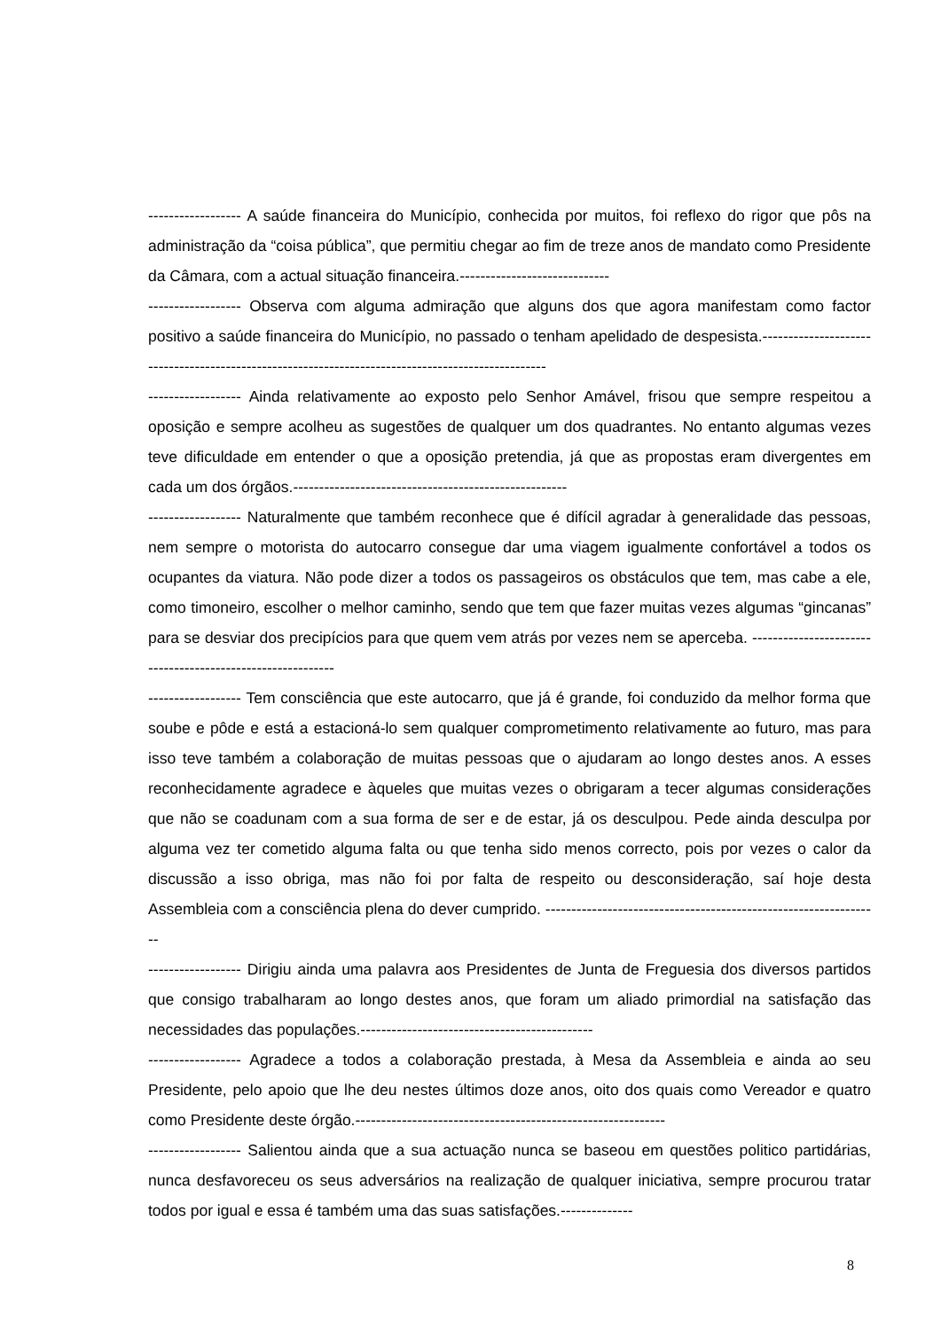------------------ A saúde financeira do Município, conhecida por muitos, foi reflexo do rigor que pôs na administração da “coisa pública”, que permitiu chegar ao fim de treze anos de mandato como Presidente da Câmara, com a actual situação financeira.-----------------------------
------------------ Observa com alguma admiração que alguns dos que agora manifestam como factor positivo a saúde financeira do Município, no passado o tenham apelidado de despesista.--------------------------------------------------------------------------------------------------
------------------ Ainda relativamente ao exposto pelo Senhor Amável, frisou que sempre respeitou a oposição e sempre acolheu as sugestões de qualquer um dos quadrantes. No entanto algumas vezes teve dificuldade em entender o que a oposição pretendia, já que as propostas eram divergentes em cada um dos órgãos.-----------------------------------------------------
------------------ Naturalmente que também reconhece que é difícil agradar à generalidade das pessoas, nem sempre o motorista do autocarro consegue dar uma viagem igualmente confortável a todos os ocupantes da viatura. Não pode dizer a todos os passageiros os obstáculos que tem, mas cabe a ele, como timoneiro, escolher o melhor caminho, sendo que tem que fazer muitas vezes algumas “gincanas” para se desviar dos precipícios para que quem vem atrás por vezes nem se aperceba. -----------------------------------------------------------
------------------ Tem consciência que este autocarro, que já é grande, foi conduzido da melhor forma que soube e pôde e está a estacioná-lo sem qualquer comprometimento relativamente ao futuro, mas para isso teve também a colaboração de muitas pessoas que o ajudaram ao longo destes anos. A esses reconhecidamente agradece e àqueles que muitas vezes o obrigaram a tecer algumas considerações que não se coadunam com a sua forma de ser e de estar, já os desculpou. Pede ainda desculpa por alguma vez ter cometido alguma falta ou que tenha sido menos correcto, pois por vezes o calor da discussão a isso obriga, mas não foi por falta de respeito ou desconsideração, saí hoje desta Assembleia com a consciência plena do dever cumprido. -----------------------------------------------------------------
------------------ Dirigiu ainda uma palavra aos Presidentes de Junta de Freguesia dos diversos partidos que consigo trabalharam ao longo destes anos, que foram um aliado primordial na satisfação das necessidades das populações.---------------------------------------------
------------------ Agradece a todos a colaboração prestada, à Mesa da Assembleia e ainda ao seu Presidente, pelo apoio que lhe deu nestes últimos doze anos, oito dos quais como Vereador e quatro como Presidente deste órgão.------------------------------------------------------------
------------------ Salientou ainda que a sua actuação nunca se baseou em questões politico partidárias, nunca desfavoreceu os seus adversários na realização de qualquer iniciativa, sempre procurou tratar todos por igual e essa é também uma das suas satisfações.--------------
8